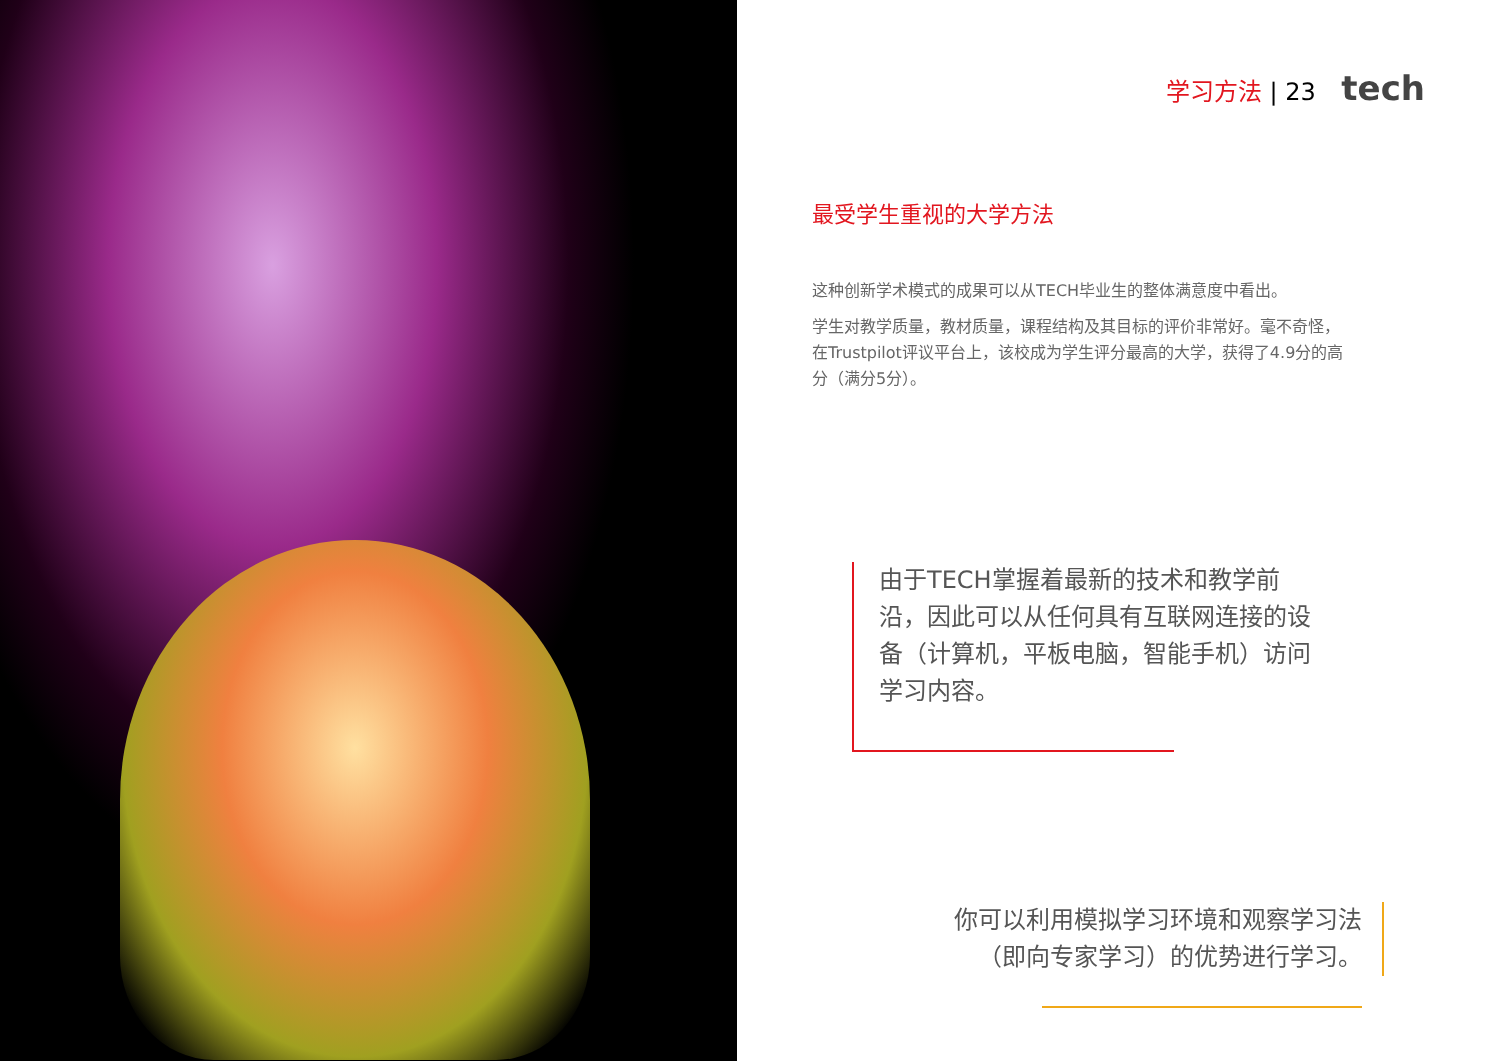学习方法 | 23 tech
最受学生重视的大学方法
这种创新学术模式的成果可以从TECH毕业生的整体满意度中看出。
学生对教学质量，教材质量，课程结构及其目标的评价非常好。毫不奇怪，在Trustpilot评议平台上，该校成为学生评分最高的大学，获得了4.9分的高分（满分5分）。
由于TECH掌握着最新的技术和教学前沿，因此可以从任何具有互联网连接的设备（计算机，平板电脑，智能手机）访问学习内容。
你可以利用模拟学习环境和观察学习法（即向专家学习）的优势进行学习。